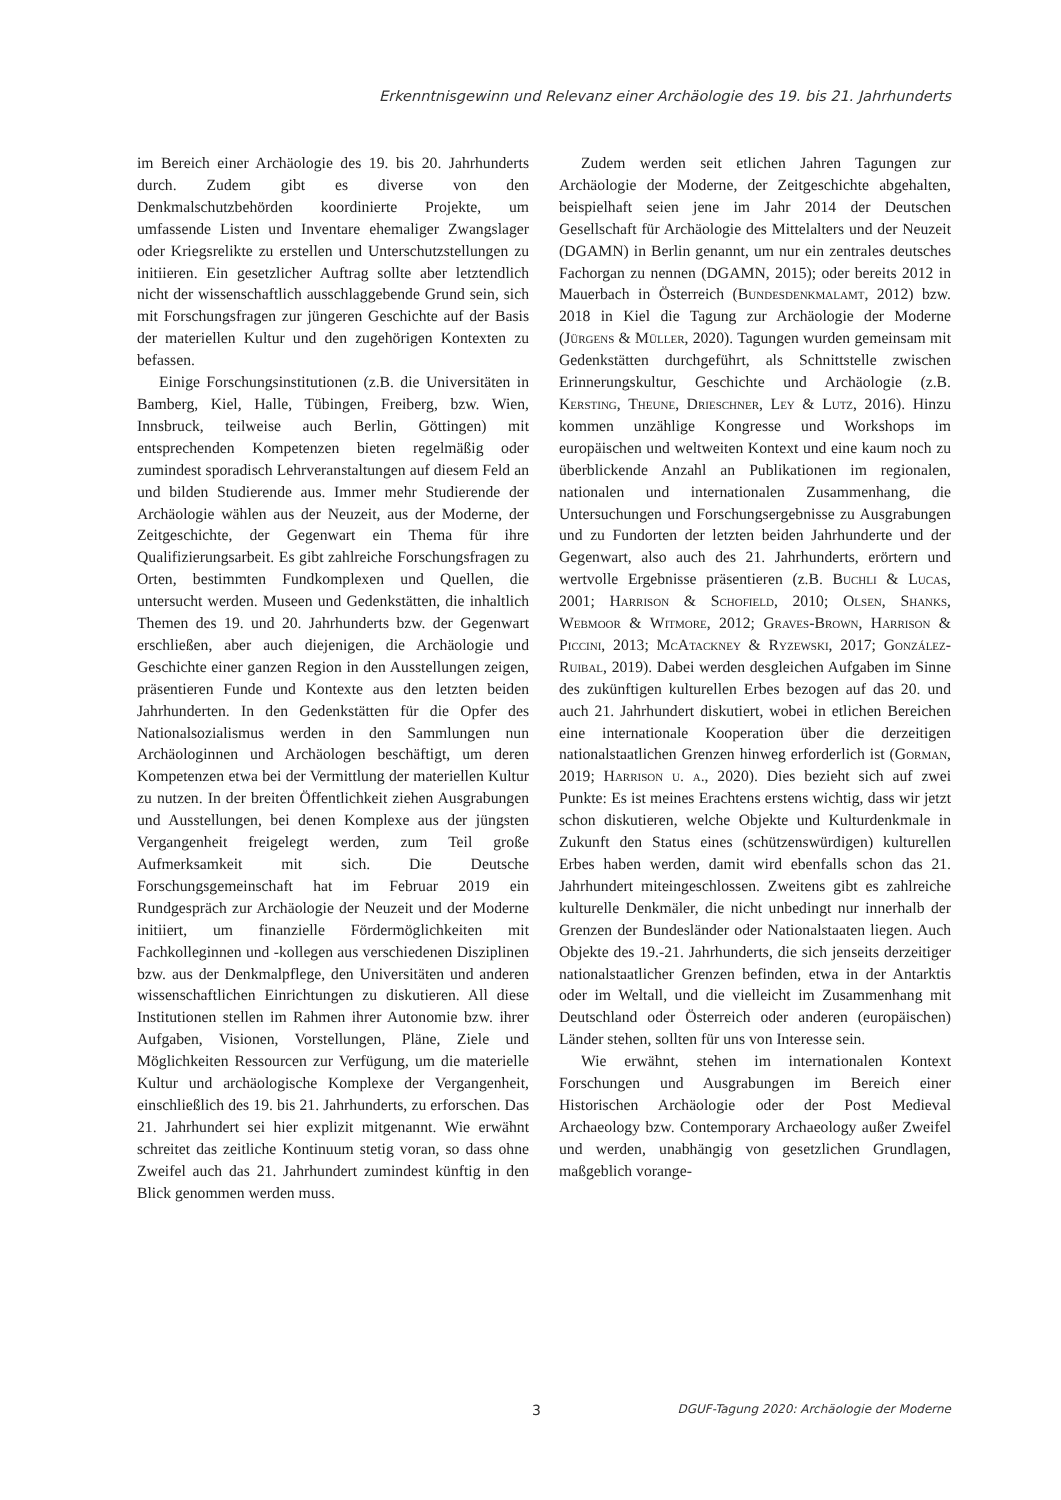Erkenntnisgewinn und Relevanz einer Archäologie des 19. bis 21. Jahrhunderts
im Bereich einer Archäologie des 19. bis 20. Jahrhunderts durch. Zudem gibt es diverse von den Denkmalschutzbehörden koordinierte Projekte, um umfassende Listen und Inventare ehemaliger Zwangslager oder Kriegsrelikte zu erstellen und Unterschutzstellungen zu initiieren. Ein gesetzlicher Auftrag sollte aber letztendlich nicht der wissenschaftlich ausschlaggebende Grund sein, sich mit Forschungsfragen zur jüngeren Geschichte auf der Basis der materiellen Kultur und den zugehörigen Kontexten zu befassen.
Einige Forschungsinstitutionen (z.B. die Universitäten in Bamberg, Kiel, Halle, Tübingen, Freiberg, bzw. Wien, Innsbruck, teilweise auch Berlin, Göttingen) mit entsprechenden Kompetenzen bieten regelmäßig oder zumindest sporadisch Lehrveranstaltungen auf diesem Feld an und bilden Studierende aus. Immer mehr Studierende der Archäologie wählen aus der Neuzeit, aus der Moderne, der Zeitgeschichte, der Gegenwart ein Thema für ihre Qualifizierungsarbeit. Es gibt zahlreiche Forschungsfragen zu Orten, bestimmten Fundkomplexen und Quellen, die untersucht werden. Museen und Gedenkstätten, die inhaltlich Themen des 19. und 20. Jahrhunderts bzw. der Gegenwart erschließen, aber auch diejenigen, die Archäologie und Geschichte einer ganzen Region in den Ausstellungen zeigen, präsentieren Funde und Kontexte aus den letzten beiden Jahrhunderten. In den Gedenkstätten für die Opfer des Nationalsozialismus werden in den Sammlungen nun Archäologinnen und Archäologen beschäftigt, um deren Kompetenzen etwa bei der Vermittlung der materiellen Kultur zu nutzen. In der breiten Öffentlichkeit ziehen Ausgrabungen und Ausstellungen, bei denen Komplexe aus der jüngsten Vergangenheit freigelegt werden, zum Teil große Aufmerksamkeit mit sich. Die Deutsche Forschungsgemeinschaft hat im Februar 2019 ein Rundgespräch zur Archäologie der Neuzeit und der Moderne initiiert, um finanzielle Fördermöglichkeiten mit Fachkolleginnen und -kollegen aus verschiedenen Disziplinen bzw. aus der Denkmalpflege, den Universitäten und anderen wissenschaftlichen Einrichtungen zu diskutieren. All diese Institutionen stellen im Rahmen ihrer Autonomie bzw. ihrer Aufgaben, Visionen, Vorstellungen, Pläne, Ziele und Möglichkeiten Ressourcen zur Verfügung, um die materielle Kultur und archäologische Komplexe der Vergangenheit, einschließlich des 19. bis 21. Jahrhunderts, zu erforschen. Das 21. Jahrhundert sei hier explizit mitgenannt. Wie erwähnt schreitet das zeitliche Kontinuum stetig voran, so dass ohne Zweifel auch das 21. Jahrhundert zumindest künftig in den Blick genommen werden muss.
Zudem werden seit etlichen Jahren Tagungen zur Archäologie der Moderne, der Zeitgeschichte abgehalten, beispielhaft seien jene im Jahr 2014 der Deutschen Gesellschaft für Archäologie des Mittelalters und der Neuzeit (DGAMN) in Berlin genannt, um nur ein zentrales deutsches Fachorgan zu nennen (DGAMN, 2015); oder bereits 2012 in Mauerbach in Österreich (Bundesdenkmalamt, 2012) bzw. 2018 in Kiel die Tagung zur Archäologie der Moderne (Jürgens & Müller, 2020). Tagungen wurden gemeinsam mit Gedenkstätten durchgeführt, als Schnittstelle zwischen Erinnerungskultur, Geschichte und Archäologie (z.B. Kersting, Theune, Drieschner, Ley & Lutz, 2016). Hinzu kommen unzählige Kongresse und Workshops im europäischen und weltweiten Kontext und eine kaum noch zu überblickende Anzahl an Publikationen im regionalen, nationalen und internationalen Zusammenhang, die Untersuchungen und Forschungsergebnisse zu Ausgrabungen und zu Fundorten der letzten beiden Jahrhunderte und der Gegenwart, also auch des 21. Jahrhunderts, erörtern und wertvolle Ergebnisse präsentieren (z.B. Buchli & Lucas, 2001; Harrison & Schofield, 2010; Olsen, Shanks, Webmoor & Witmore, 2012; Graves-Brown, Harrison & Piccini, 2013; McAtackney & Ryzewski, 2017; González-Ruibal, 2019). Dabei werden desgleichen Aufgaben im Sinne des zukünftigen kulturellen Erbes bezogen auf das 20. und auch 21. Jahrhundert diskutiert, wobei in etlichen Bereichen eine internationale Kooperation über die derzeitigen nationalstaatlichen Grenzen hinweg erforderlich ist (Gorman, 2019; Harrison u. a., 2020). Dies bezieht sich auf zwei Punkte: Es ist meines Erachtens erstens wichtig, dass wir jetzt schon diskutieren, welche Objekte und Kulturdenkmale in Zukunft den Status eines (schützenswürdigen) kulturellen Erbes haben werden, damit wird ebenfalls schon das 21. Jahrhundert miteingeschlossen. Zweitens gibt es zahlreiche kulturelle Denkmäler, die nicht unbedingt nur innerhalb der Grenzen der Bundesländer oder Nationalstaaten liegen. Auch Objekte des 19.-21. Jahrhunderts, die sich jenseits derzeitiger nationalstaatlicher Grenzen befinden, etwa in der Antarktis oder im Weltall, und die vielleicht im Zusammenhang mit Deutschland oder Österreich oder anderen (europäischen) Länder stehen, sollten für uns von Interesse sein.
Wie erwähnt, stehen im internationalen Kontext Forschungen und Ausgrabungen im Bereich einer Historischen Archäologie oder der Post Medieval Archaeology bzw. Contemporary Archaeology außer Zweifel und werden, unabhängig von gesetzlichen Grundlagen, maßgeblich vorange-
3 DGUF-Tagung 2020: Archäologie der Moderne